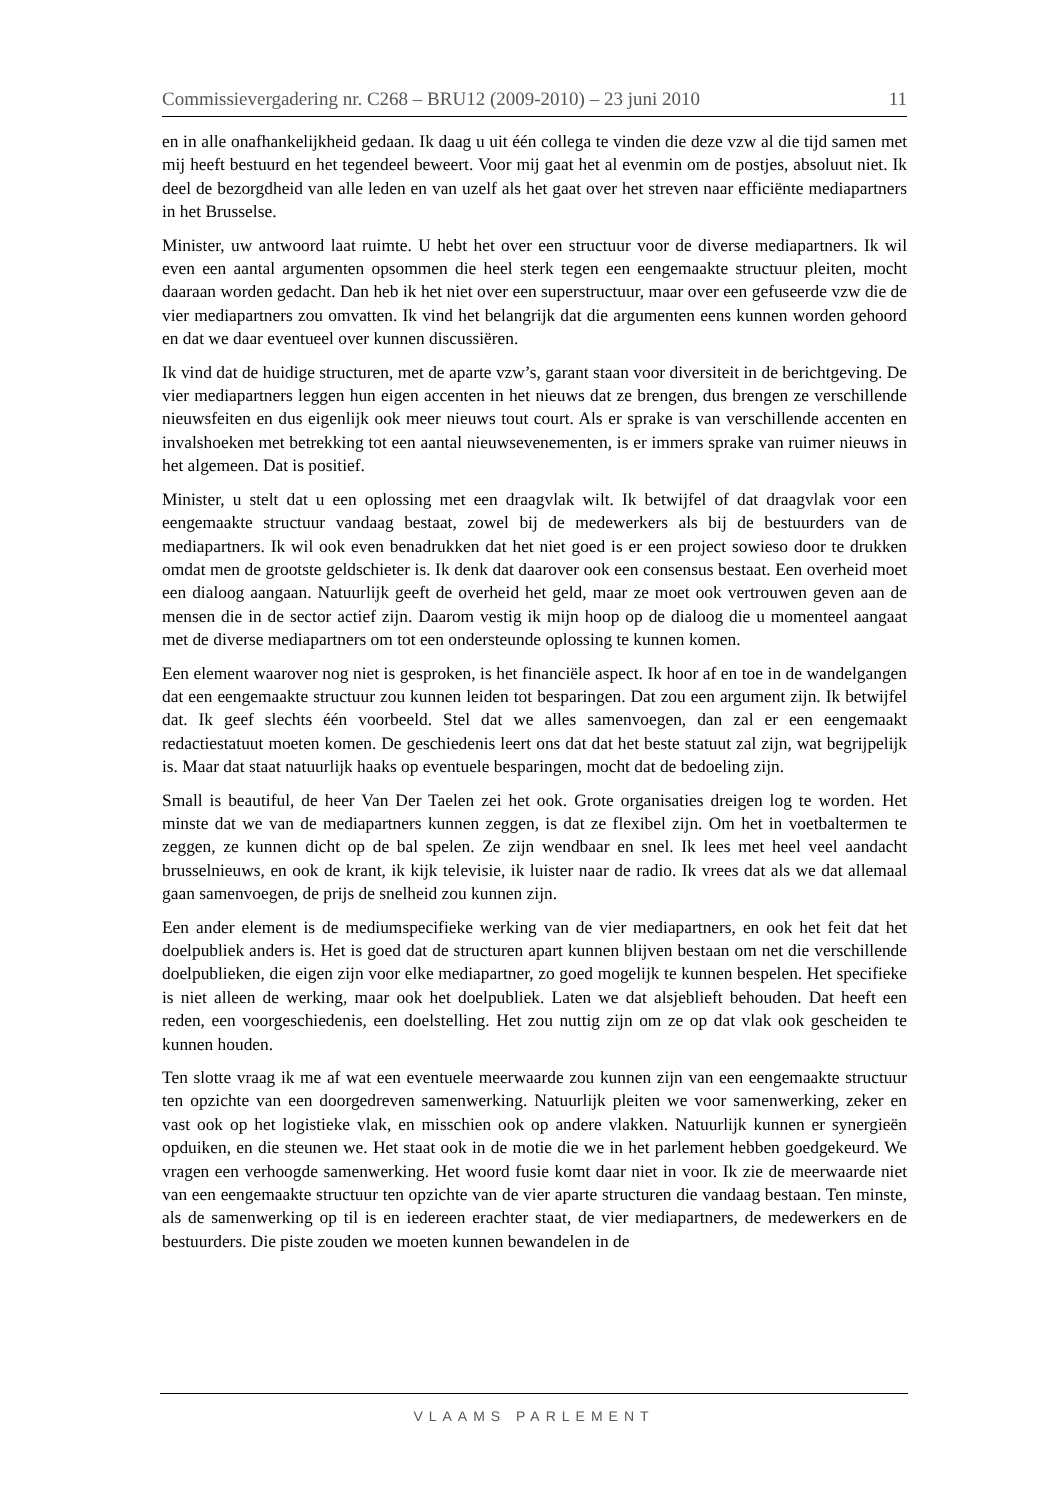Commissievergadering nr. C268 – BRU12 (2009-2010) – 23 juni 2010 11
en in alle onafhankelijkheid gedaan. Ik daag u uit één collega te vinden die deze vzw al die tijd samen met mij heeft bestuurd en het tegendeel beweert. Voor mij gaat het al evenmin om de postjes, absoluut niet. Ik deel de bezorgdheid van alle leden en van uzelf als het gaat over het streven naar efficiënte mediapartners in het Brusselse.
Minister, uw antwoord laat ruimte. U hebt het over een structuur voor de diverse mediapartners. Ik wil even een aantal argumenten opsommen die heel sterk tegen een eengemaakte structuur pleiten, mocht daaraan worden gedacht. Dan heb ik het niet over een superstructuur, maar over een gefuseerde vzw die de vier mediapartners zou omvatten. Ik vind het belangrijk dat die argumenten eens kunnen worden gehoord en dat we daar eventueel over kunnen discussiëren.
Ik vind dat de huidige structuren, met de aparte vzw’s, garant staan voor diversiteit in de berichtgeving. De vier mediapartners leggen hun eigen accenten in het nieuws dat ze brengen, dus brengen ze verschillende nieuwsfeiten en dus eigenlijk ook meer nieuws tout court. Als er sprake is van verschillende accenten en invalshoeken met betrekking tot een aantal nieuwsevenementen, is er immers sprake van ruimer nieuws in het algemeen. Dat is positief.
Minister, u stelt dat u een oplossing met een draagvlak wilt. Ik betwijfel of dat draagvlak voor een eengemaakte structuur vandaag bestaat, zowel bij de medewerkers als bij de bestuurders van de mediapartners. Ik wil ook even benadrukken dat het niet goed is er een project sowieso door te drukken omdat men de grootste geldschieter is. Ik denk dat daarover ook een consensus bestaat. Een overheid moet een dialoog aangaan. Natuurlijk geeft de overheid het geld, maar ze moet ook vertrouwen geven aan de mensen die in de sector actief zijn. Daarom vestig ik mijn hoop op de dialoog die u momenteel aangaat met de diverse mediapartners om tot een ondersteunde oplossing te kunnen komen.
Een element waarover nog niet is gesproken, is het financiële aspect. Ik hoor af en toe in de wandelgangen dat een eengemaakte structuur zou kunnen leiden tot besparingen. Dat zou een argument zijn. Ik betwijfel dat. Ik geef slechts één voorbeeld. Stel dat we alles samenvoegen, dan zal er een eengemaakt redactiestatuut moeten komen. De geschiedenis leert ons dat dat het beste statuut zal zijn, wat begrijpelijk is. Maar dat staat natuurlijk haaks op eventuele besparingen, mocht dat de bedoeling zijn.
Small is beautiful, de heer Van Der Taelen zei het ook. Grote organisaties dreigen log te worden. Het minste dat we van de mediapartners kunnen zeggen, is dat ze flexibel zijn. Om het in voetbaltermen te zeggen, ze kunnen dicht op de bal spelen. Ze zijn wendbaar en snel. Ik lees met heel veel aandacht brusselnieuws, en ook de krant, ik kijk televisie, ik luister naar de radio. Ik vrees dat als we dat allemaal gaan samenvoegen, de prijs de snelheid zou kunnen zijn.
Een ander element is de mediumspecifieke werking van de vier mediapartners, en ook het feit dat het doelpubliek anders is. Het is goed dat de structuren apart kunnen blijven bestaan om net die verschillende doelpublieken, die eigen zijn voor elke mediapartner, zo goed mogelijk te kunnen bespelen. Het specifieke is niet alleen de werking, maar ook het doelpubliek. Laten we dat alsjeblieft behouden. Dat heeft een reden, een voorgeschiedenis, een doelstelling. Het zou nuttig zijn om ze op dat vlak ook gescheiden te kunnen houden.
Ten slotte vraag ik me af wat een eventuele meerwaarde zou kunnen zijn van een eengemaakte structuur ten opzichte van een doorgedreven samenwerking. Natuurlijk pleiten we voor samenwerking, zeker en vast ook op het logistieke vlak, en misschien ook op andere vlakken. Natuurlijk kunnen er synergieën opduiken, en die steunen we. Het staat ook in de motie die we in het parlement hebben goedgekeurd. We vragen een verhoogde samenwerking. Het woord fusie komt daar niet in voor. Ik zie de meerwaarde niet van een eengemaakte structuur ten opzichte van de vier aparte structuren die vandaag bestaan. Ten minste, als de samenwerking op til is en iedereen erachter staat, de vier mediapartners, de medewerkers en de bestuurders. Die piste zouden we moeten kunnen bewandelen in de
VLAAMS PARLEMENT